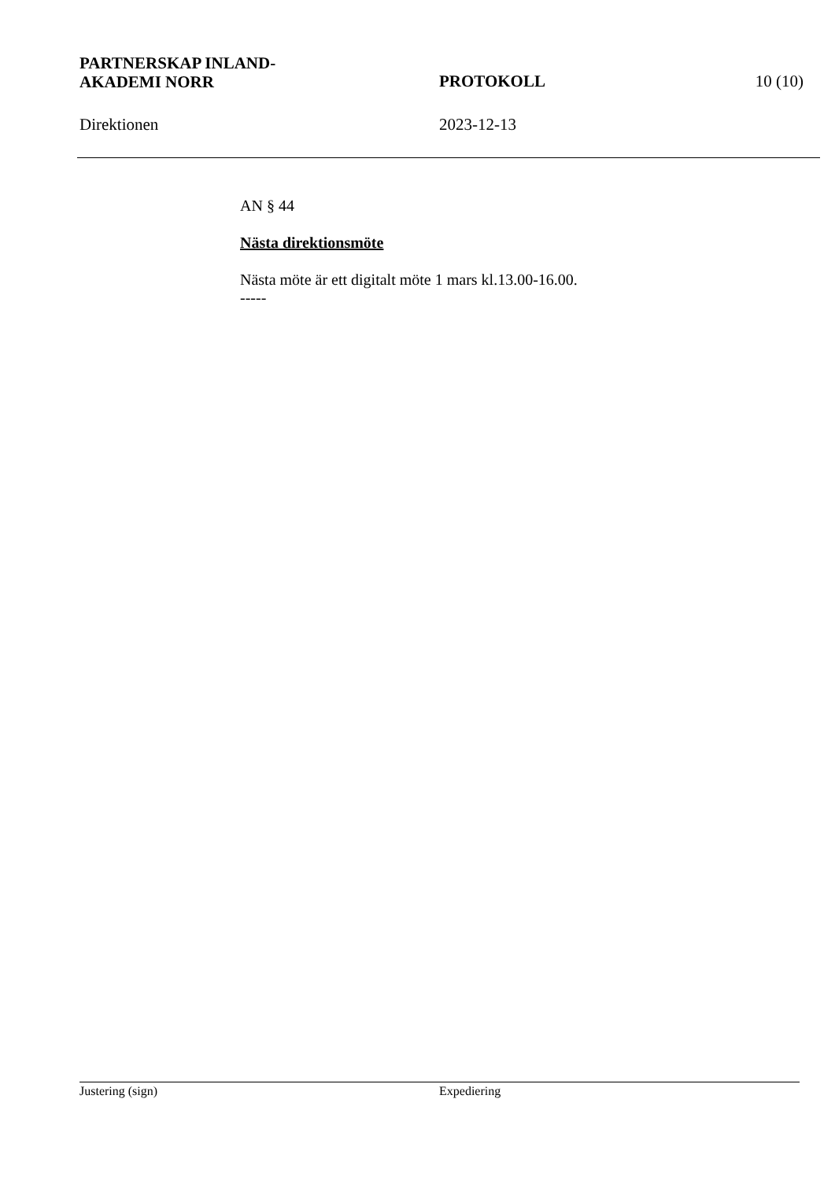PARTNERSKAP INLAND-
AKADEMI NORR
PROTOKOLL 10 (10)
Direktionen 2023-12-13
AN § 44
Nästa direktionsmöte
Nästa möte är ett digitalt möte 1 mars kl.13.00-16.00.
-----
Justering (sign) Expediering